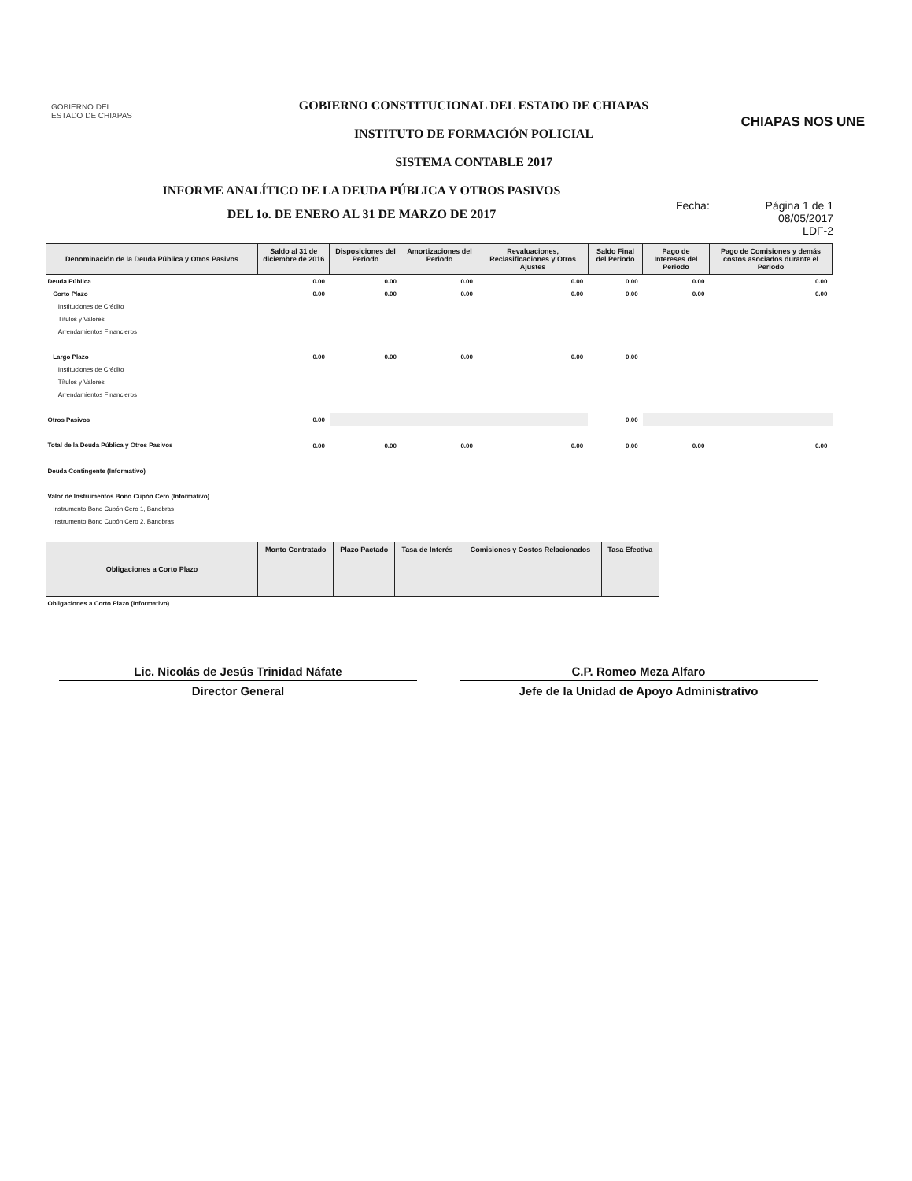GOBIERNO DEL
ESTADO DE CHIAPAS
GOBIERNO CONSTITUCIONAL DEL ESTADO DE CHIAPAS
INSTITUTO DE FORMACIÓN POLICIAL
SISTEMA CONTABLE 2017
CHIAPAS NOS UNE
INFORME ANALÍTICO DE LA DEUDA PÚBLICA Y OTROS PASIVOS
DEL 1o. DE ENERO AL 31 DE MARZO DE 2017
Fecha: Página 1 de 1
08/05/2017
LDF-2
| Denominación de la Deuda Pública y Otros Pasivos | Saldo al 31 de diciembre de 2016 | Disposiciones del Periodo | Amortizaciones del Periodo | Revaluaciones, Reclasificaciones y Otros Ajustes | Saldo Final del Periodo | Pago de Intereses del Periodo | Pago de Comisiones y demás costos asociados durante el Periodo |
| --- | --- | --- | --- | --- | --- | --- | --- |
| Deuda Pública | 0.00 | 0.00 | 0.00 | 0.00 | 0.00 | 0.00 | 0.00 |
| Corto Plazo | 0.00 | 0.00 | 0.00 | 0.00 | 0.00 | 0.00 | 0.00 |
| Instituciones de Crédito | | | | | | | |
| Títulos y Valores | | | | | | | |
| Arrendamientos Financieros | | | | | | | |
| Largo Plazo | 0.00 | 0.00 | 0.00 | 0.00 | 0.00 | | |
| Instituciones de Crédito | | | | | | | |
| Títulos y Valores | | | | | | | |
| Arrendamientos Financieros | | | | | | | |
| Otros Pasivos | 0.00 | | | | 0.00 | | |
| Total de la Deuda Pública y Otros Pasivos | 0.00 | 0.00 | 0.00 | 0.00 | 0.00 | 0.00 | 0.00 |
| Deuda Contingente (Informativo) | | | | | | | |
| Valor de Instrumentos Bono Cupón Cero (Informativo) | | | | | | | |
| Instrumento Bono Cupón Cero 1, Banobras | | | | | | | |
| Instrumento Bono Cupón Cero 2, Banobras | | | | | | | |
| Obligaciones a Corto Plazo | Monto Contratado | Plazo Pactado | Tasa de Interés | Comisiones y Costos Relacionados | Tasa Efectiva |
| --- | --- | --- | --- | --- | --- |
| Obligaciones a Corto Plazo (Informativo) | | | | | |
Lic. Nicolás de Jesús Trinidad Náfate
Director General
C.P. Romeo Meza Alfaro
Jefe de la Unidad de Apoyo Administrativo